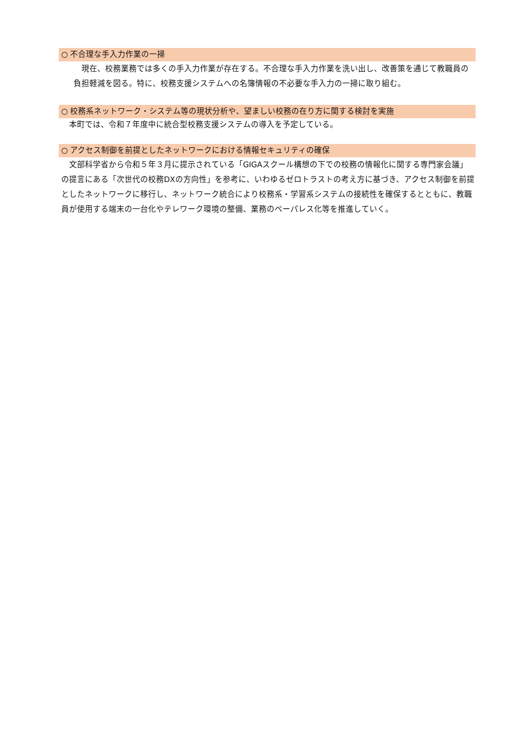○ 不合理な手入力作業の一掃
　現在、校務業務では多くの手入力作業が存在する。不合理な手入力作業を洗い出し、改善策を通じて教職員の負担軽減を図る。特に、校務支援システムへの名簿情報の不必要な手入力の一掃に取り組む。
○ 校務系ネットワーク・システム等の現状分析や、望ましい校務の在り方に関する検討を実施
　本町では、令和７年度中に統合型校務支援システムの導入を予定している。
○ アクセス制御を前提としたネットワークにおける情報セキュリティの確保
　文部科学省から令和５年３月に提示されている「GIGAスクール構想の下での校務の情報化に関する専門家会議」の提言にある「次世代の校務DXの方向性」を参考に、いわゆるゼロトラストの考え方に基づき、アクセス制御を前提としたネットワークに移行し、ネットワーク統合により校務系・学習系システムの接続性を確保するとともに、教職員が使用する端末の一台化やテレワーク環境の整備、業務のペーパレス化等を推進していく。